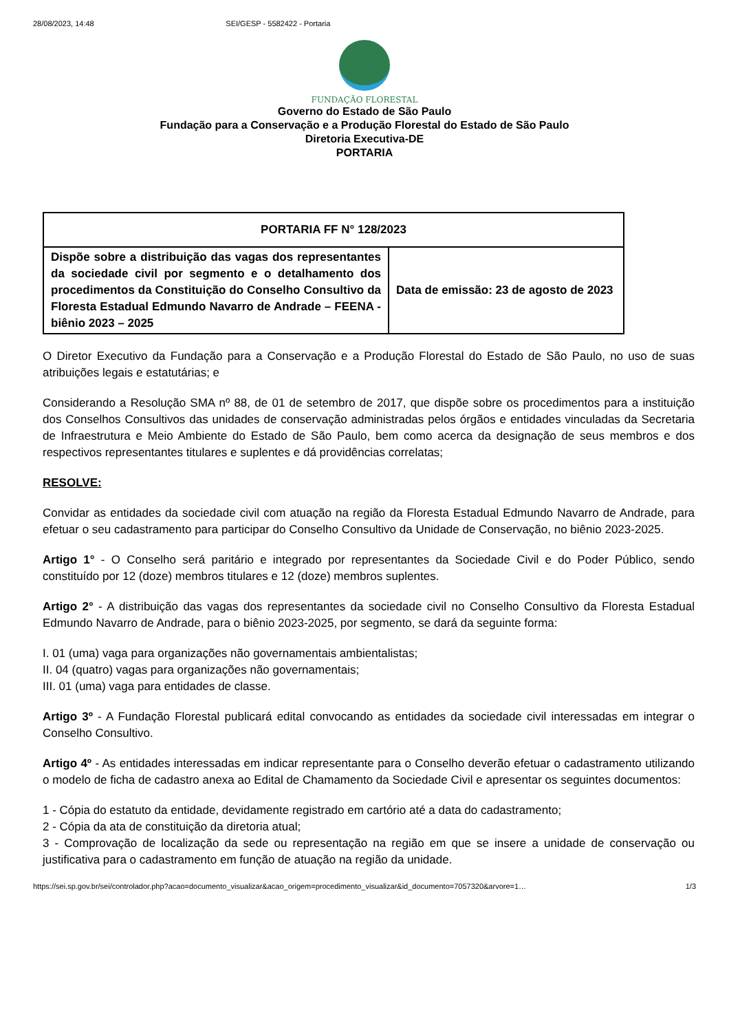28/08/2023, 14:48 SEI/GESP - 5582422 - Portaria
FUNDAÇÃO FLORESTAL
Governo do Estado de São Paulo
Fundação para a Conservação e a Produção Florestal do Estado de São Paulo
Diretoria Executiva-DE
PORTARIA
| PORTARIA FF N° 128/2023 | |
| Dispõe sobre a distribuição das vagas dos representantes da sociedade civil por segmento e o detalhamento dos procedimentos da Constituição do Conselho Consultivo da Floresta Estadual Edmundo Navarro de Andrade – FEENA - biênio 2023 – 2025 | Data de emissão: 23 de agosto de 2023 |
O Diretor Executivo da Fundação para a Conservação e a Produção Florestal do Estado de São Paulo, no uso de suas atribuições legais e estatutárias; e
Considerando a Resolução SMA nº 88, de 01 de setembro de 2017, que dispõe sobre os procedimentos para a instituição dos Conselhos Consultivos das unidades de conservação administradas pelos órgãos e entidades vinculadas da Secretaria de Infraestrutura e Meio Ambiente do Estado de São Paulo, bem como acerca da designação de seus membros e dos respectivos representantes titulares e suplentes e dá providências correlatas;
RESOLVE:
Convidar as entidades da sociedade civil com atuação na região da Floresta Estadual Edmundo Navarro de Andrade, para efetuar o seu cadastramento para participar do Conselho Consultivo da Unidade de Conservação, no biênio 2023-2025.
Artigo 1° - O Conselho será paritário e integrado por representantes da Sociedade Civil e do Poder Público, sendo constituído por 12 (doze) membros titulares e 12 (doze) membros suplentes.
Artigo 2° - A distribuição das vagas dos representantes da sociedade civil no Conselho Consultivo da Floresta Estadual Edmundo Navarro de Andrade, para o biênio 2023-2025, por segmento, se dará da seguinte forma:
I. 01 (uma) vaga para organizações não governamentais ambientalistas;
II. 04 (quatro) vagas para organizações não governamentais;
III. 01 (uma) vaga para entidades de classe.
Artigo 3º - A Fundação Florestal publicará edital convocando as entidades da sociedade civil interessadas em integrar o Conselho Consultivo.
Artigo 4º - As entidades interessadas em indicar representante para o Conselho deverão efetuar o cadastramento utilizando o modelo de ficha de cadastro anexa ao Edital de Chamamento da Sociedade Civil e apresentar os seguintes documentos:
1 - Cópia do estatuto da entidade, devidamente registrado em cartório até a data do cadastramento;
2 - Cópia da ata de constituição da diretoria atual;
3 - Comprovação de localização da sede ou representação na região em que se insere a unidade de conservação ou justificativa para o cadastramento em função de atuação na região da unidade.
https://sei.sp.gov.br/sei/controlador.php?acao=documento_visualizar&acao_origem=procedimento_visualizar&id_documento=7057320&arvore=1… 1/3